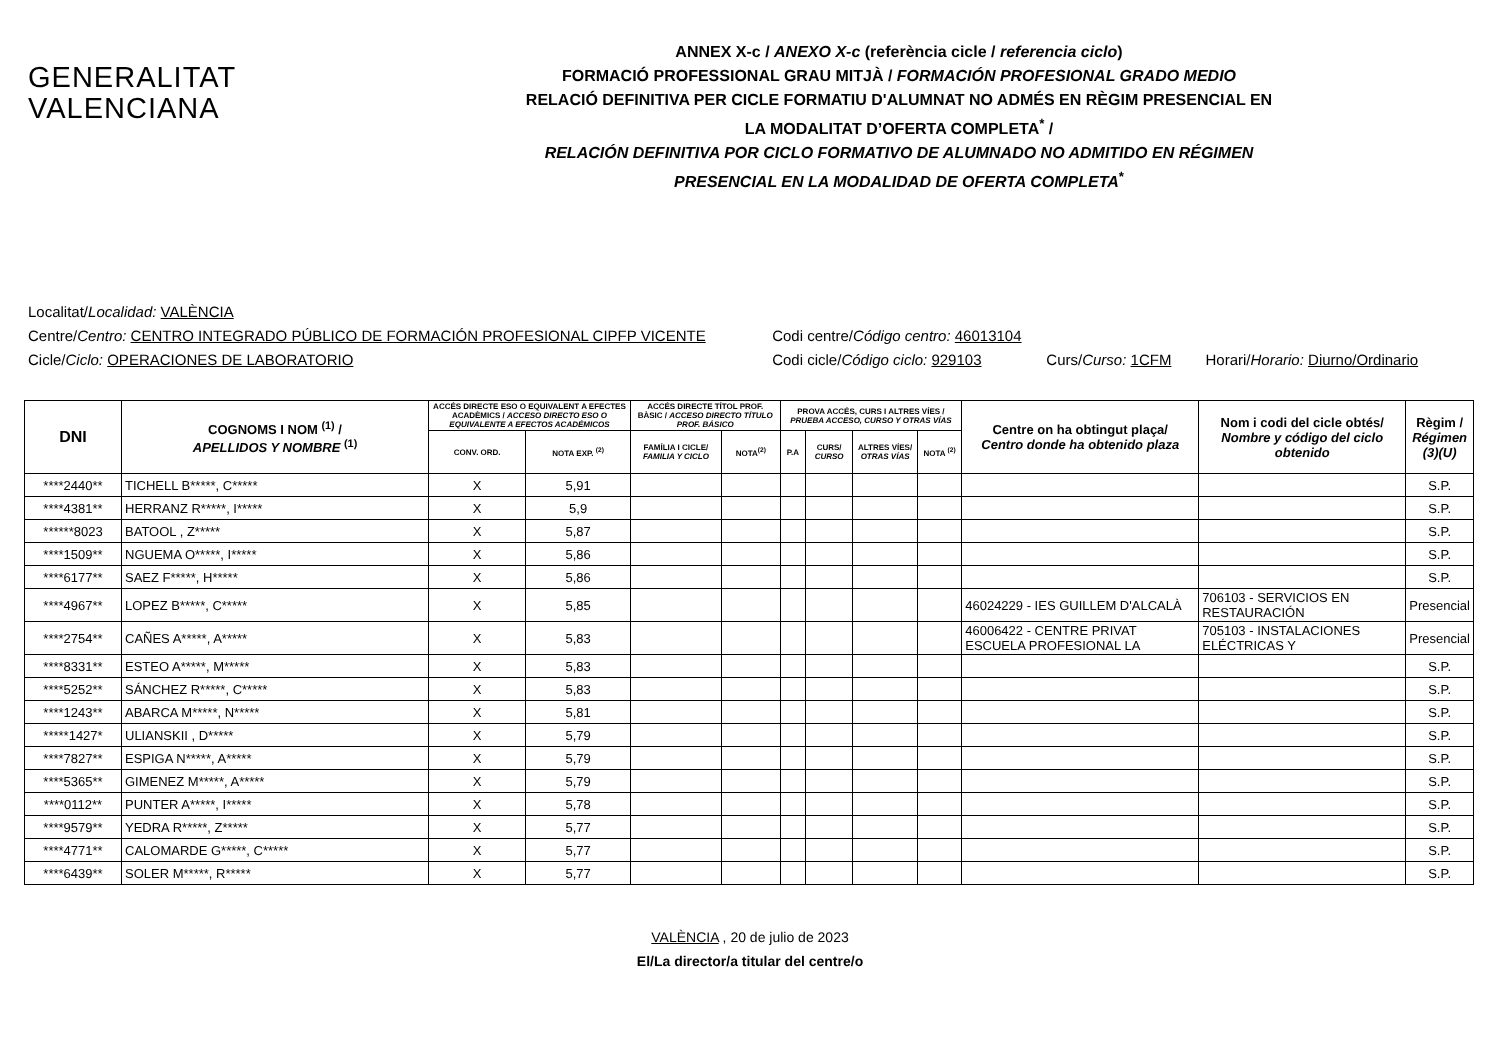GENERALITAT
VALENCIANA
ANNEX X-c / ANEXO X-c (referència cicle / referencia ciclo)
FORMACIÓ PROFESSIONAL GRAU MITJÀ / FORMACIÓN PROFESIONAL GRADO MEDIO
RELACIÓ DEFINITIVA PER CICLE FORMATIU D'ALUMNAT NO ADMÉS EN RÈGIM PRESENCIAL EN
LA MODALITAT D’OFERTA COMPLETA<sup>*</sup> /
RELACIÓN DEFINITIVA POR CICLO FORMATIVO DE ALUMNADO NO ADMITIDO EN RÉGIMEN
PRESENCIAL EN LA MODALIDAD DE OFERTA COMPLETA<sup>*</sup>
Localitat/Localidad: VALÈNCIA
Centre/Centro: CENTRO INTEGRADO PÚBLICO DE FORMACIÓN PROFESIONAL CIPFP VICENTE Codi centre/Código centro: 46013104
Cicle/Ciclo: OPERACIONES DE LABORATORIO Codi cicle/Código ciclo: 929103 Curs/Curso: 1CFM Horari/Horario: Diurno/Ordinario
| DNI | COGNOMS I NOM <sup>(1)</sup> / APELLIDOS Y NOMBRE <sup>(1)</sup> | ACCÉS DIRECTE ESO O EQUIVALENT A EFECTES ACADÈMICS / ACCESO DIRECTO ESO O EQUIVALENTE A EFECTOS ACADÉMICOS | | ACCÉS DIRECTE TÍTOL PROF. BÀSIC / ACCESO DIRECTO TÍTULO PROF. BÁSICO | | PROVA ACCÉS, CURS I ALTRES VÍES / PRUEBA ACCESO, CURSO Y OTRAS VÍAS | | | | Centre on ha obtingut plaça/ Centro donde ha obtenido plaza | Nom i codi del cicle obtés/ Nombre y código del ciclo obtenido | Règim / Régimen (3)(U) |
| --- | --- | --- | --- | --- | --- | --- | --- | --- | --- | --- | --- | --- |
| | | CONV. ORD. | NOTA EXP. <sup>(2)</sup> | FAMÍLIA I CICLE/ FAMILIA Y CICLO | NOTA<sup>(2)</sup> | P.A | CURS/ CURSO | ALTRES VÍES/ OTRAS VÍAS | NOTA <sup>(2)</sup> | | | |
| ****2440** | TICHELL B*****, C***** | X | 5,91 | | | | | | | | | S.P. |
| ****4381** | HERRANZ R*****, I***** | X | 5,9 | | | | | | | | | S.P. |
| ******8023 | BATOOL , Z***** | X | 5,87 | | | | | | | | | S.P. |
| ****1509** | NGUEMA O*****, I***** | X | 5,86 | | | | | | | | | S.P. |
| ****6177** | SAEZ F*****, H***** | X | 5,86 | | | | | | | | | S.P. |
| ****4967** | LOPEZ B*****, C***** | X | 5,85 | | | | | | | 46024229 - IES GUILLEM D'ALCALÀ | 706103 - SERVICIOS EN RESTAURACIÓN | Presencial |
| ****2754** | CAÑES A*****, A***** | X | 5,83 | | | | | | | 46006422 - CENTRE PRIVAT ESCUELA PROFESIONAL LA | 705103 - INSTALACIONES ELÉCTRICAS Y | Presencial |
| ****8331** | ESTEO A*****, M***** | X | 5,83 | | | | | | | | | S.P. |
| ****5252** | SÁNCHEZ R*****, C***** | X | 5,83 | | | | | | | | | S.P. |
| ****1243** | ABARCA M*****, N***** | X | 5,81 | | | | | | | | | S.P. |
| *****1427* | ULIANSKII , D***** | X | 5,79 | | | | | | | | | S.P. |
| ****7827** | ESPIGA N*****, A***** | X | 5,79 | | | | | | | | | S.P. |
| ****5365** | GIMENEZ M*****, A***** | X | 5,79 | | | | | | | | | S.P. |
| ****0112** | PUNTER A*****, I***** | X | 5,78 | | | | | | | | | S.P. |
| ****9579** | YEDRA R*****, Z***** | X | 5,77 | | | | | | | | | S.P. |
| ****4771** | CALOMARDE G*****, C***** | X | 5,77 | | | | | | | | | S.P. |
| ****6439** | SOLER M*****, R***** | X | 5,77 | | | | | | | | | S.P. |
VALÈNCIA , 20 de julio de 2023
El/La director/a titular del centre/o